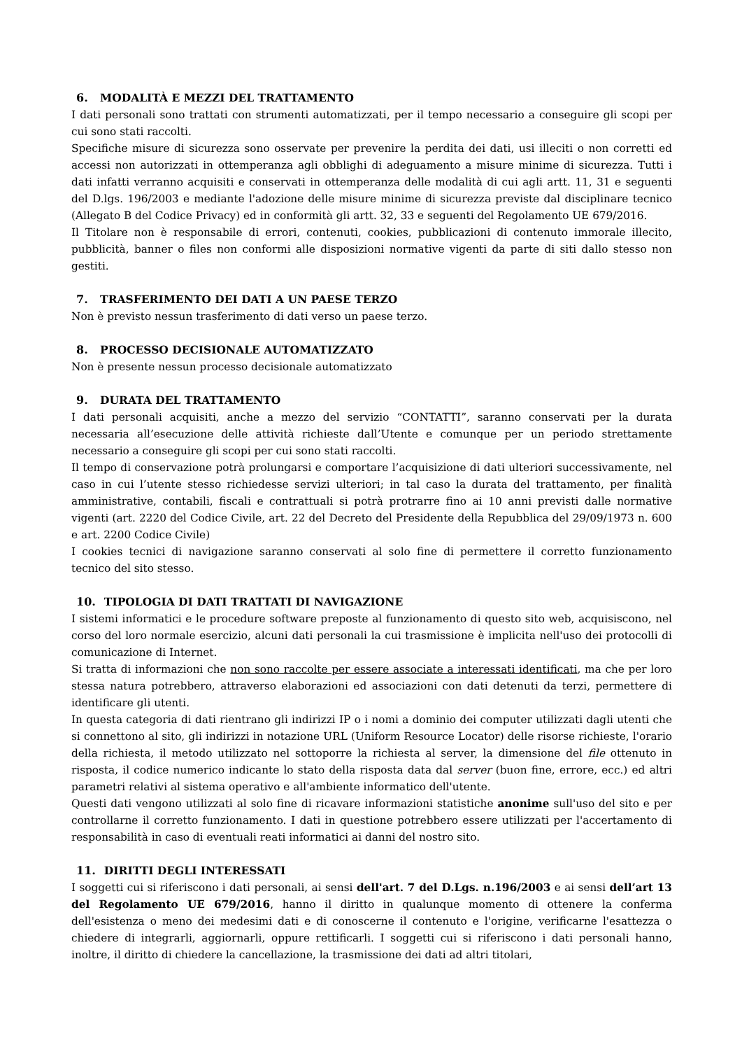6. MODALITÀ E MEZZI DEL TRATTAMENTO
I dati personali sono trattati con strumenti automatizzati, per il tempo necessario a conseguire gli scopi per cui sono stati raccolti.
Specifiche misure di sicurezza sono osservate per prevenire la perdita dei dati, usi illeciti o non corretti ed accessi non autorizzati in ottemperanza agli obblighi di adeguamento a misure minime di sicurezza. Tutti i dati infatti verranno acquisiti e conservati in ottemperanza delle modalità di cui agli artt. 11, 31 e seguenti del D.lgs. 196/2003 e mediante l'adozione delle misure minime di sicurezza previste dal disciplinare tecnico (Allegato B del Codice Privacy) ed in conformità gli artt. 32, 33 e seguenti del Regolamento UE 679/2016.
Il Titolare non è responsabile di errori, contenuti, cookies, pubblicazioni di contenuto immorale illecito, pubblicità, banner o files non conformi alle disposizioni normative vigenti da parte di siti dallo stesso non gestiti.
7. TRASFERIMENTO DEI DATI A UN PAESE TERZO
Non è previsto nessun trasferimento di dati verso un paese terzo.
8. PROCESSO DECISIONALE AUTOMATIZZATO
Non è presente nessun processo decisionale automatizzato
9. DURATA DEL TRATTAMENTO
I dati personali acquisiti, anche a mezzo del servizio “CONTATTI”, saranno conservati per la durata necessaria all’esecuzione delle attività richieste dall’Utente e comunque per un periodo strettamente necessario a conseguire gli scopi per cui sono stati raccolti.
Il tempo di conservazione potrà prolungarsi e comportare l’acquisizione di dati ulteriori successivamente, nel caso in cui l’utente stesso richiedesse servizi ulteriori; in tal caso la durata del trattamento, per finalità amministrative, contabili, fiscali e contrattuali si potrà protrarre fino ai 10 anni previsti dalle normative vigenti (art. 2220 del Codice Civile, art. 22 del Decreto del Presidente della Repubblica del 29/09/1973 n. 600 e art. 2200 Codice Civile)
I cookies tecnici di navigazione saranno conservati al solo fine di permettere il corretto funzionamento tecnico del sito stesso.
10. TIPOLOGIA DI DATI TRATTATI DI NAVIGAZIONE
I sistemi informatici e le procedure software preposte al funzionamento di questo sito web, acquisiscono, nel corso del loro normale esercizio, alcuni dati personali la cui trasmissione è implicita nell'uso dei protocolli di comunicazione di Internet.
Si tratta di informazioni che non sono raccolte per essere associate a interessati identificati, ma che per loro stessa natura potrebbero, attraverso elaborazioni ed associazioni con dati detenuti da terzi, permettere di identificare gli utenti.
In questa categoria di dati rientrano gli indirizzi IP o i nomi a dominio dei computer utilizzati dagli utenti che si connettono al sito, gli indirizzi in notazione URL (Uniform Resource Locator) delle risorse richieste, l'orario della richiesta, il metodo utilizzato nel sottoporre la richiesta al server, la dimensione del file ottenuto in risposta, il codice numerico indicante lo stato della risposta data dal server (buon fine, errore, ecc.) ed altri parametri relativi al sistema operativo e all'ambiente informatico dell'utente.
Questi dati vengono utilizzati al solo fine di ricavare informazioni statistiche anonime sull'uso del sito e per controllarne il corretto funzionamento. I dati in questione potrebbero essere utilizzati per l'accertamento di responsabilità in caso di eventuali reati informatici ai danni del nostro sito.
11. DIRITTI DEGLI INTERESSATI
I soggetti cui si riferiscono i dati personali, ai sensi dell'art. 7 del D.Lgs. n.196/2003 e ai sensi dell’art 13 del Regolamento UE 679/2016, hanno il diritto in qualunque momento di ottenere la conferma dell'esistenza o meno dei medesimi dati e di conoscerne il contenuto e l'origine, verificarne l'esattezza o chiedere di integrarli, aggiornarli, oppure rettificarli. I soggetti cui si riferiscono i dati personali hanno, inoltre, il diritto di chiedere la cancellazione, la trasmissione dei dati ad altri titolari,